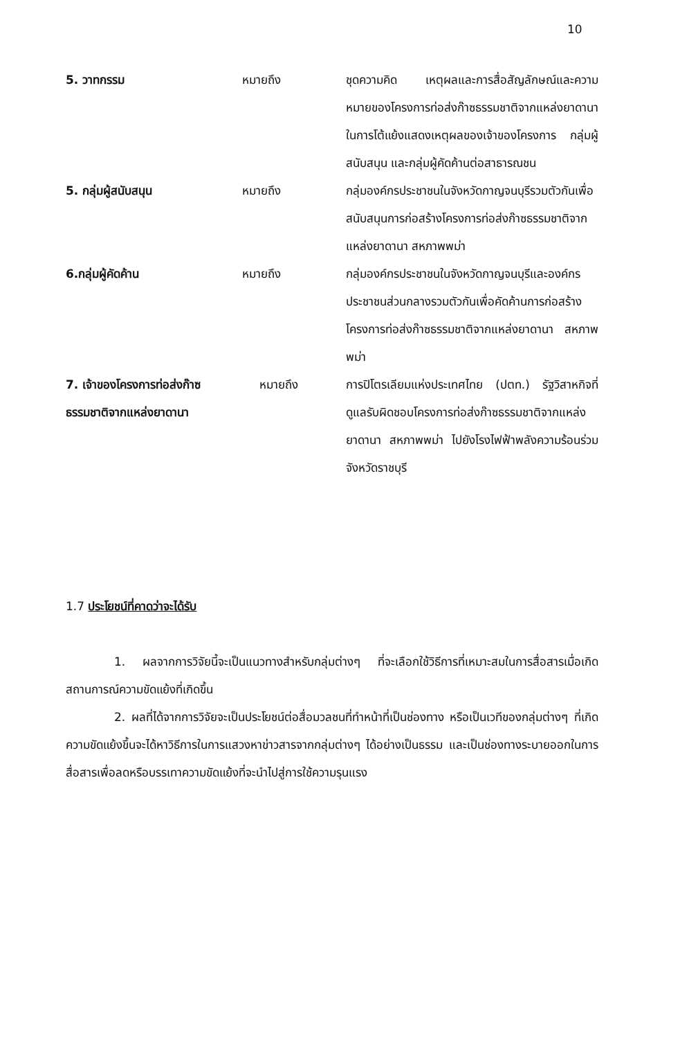10
5. วาทกรรม หมายถึง ชุดความคิด เหตุผลและการสื่อสัญลักษณ์และความหมายของโครงการท่อส่งก๊าซธรรมชาติจากแหล่งยาดานา ในการโต้แย้งแสดงเหตุผลของเจ้าของโครงการ กลุ่มผู้สนับสนุน และกลุ่มผู้คัดค้านต่อสาธารณชน
5. กลุ่มผู้สนับสนุน หมายถึง กลุ่มองค์กรประชาชนในจังหวัดกาญจนบุรีรวมตัวกันเพื่อสนับสนุนการก่อสร้างโครงการท่อส่งก๊าซธรรมชาติจากแหล่งยาดานา สหภาพพม่า
6.กลุ่มผู้คัดค้าน หมายถึง กลุ่มองค์กรประชาชนในจังหวัดกาญจนบุรีและองค์กรประชาชนส่วนกลางรวมตัวกันเพื่อคัดค้านการก่อสร้างโครงการท่อส่งก๊าซธรรมชาติจากแหล่งยาดานา สหภาพพม่า
7. เจ้าของโครงการท่อส่งก๊าซธรรมชาติจากแหล่งยาดานา
หมายถึง การปิโตรเลียมแห่งประเทศไทย (ปตท.) รัฐวิสาหกิจที่ดูแลรับผิดชอบโครงการท่อส่งก๊าซธรรมชาติจากแหล่งยาดานา สหภาพพม่า ไปยังโรงไฟฟ้าพลังความร้อนร่วมจังหวัดราชบุรี
1.7 ประโยชน์ที่คาดว่าจะได้รับ
1. ผลจากการวิจัยนี้จะเป็นแนวทางสำหรับกลุ่มต่างๆ ที่จะเลือกใช้วิธีการที่เหมาะสมในการสื่อสารเมื่อเกิดสถานการณ์ความขัดแย้งที่เกิดขึ้น
2. ผลที่ได้จากการวิจัยจะเป็นประโยชน์ต่อสื่อมวลชนที่ทำหน้าที่เป็นช่องทาง หรือเป็นเวทีของกลุ่มต่างๆ ที่เกิดความขัดแย้งขึ้นจะได้หาวิธีการในการแสวงหาข่าวสารจากกลุ่มต่างๆ ได้อย่างเป็นธรรม และเป็นช่องทางระบายออกในการสื่อสารเพื่อลดหรือบรรเทาความขัดแย้งที่จะนำไปสู่การใช้ความรุนแรง